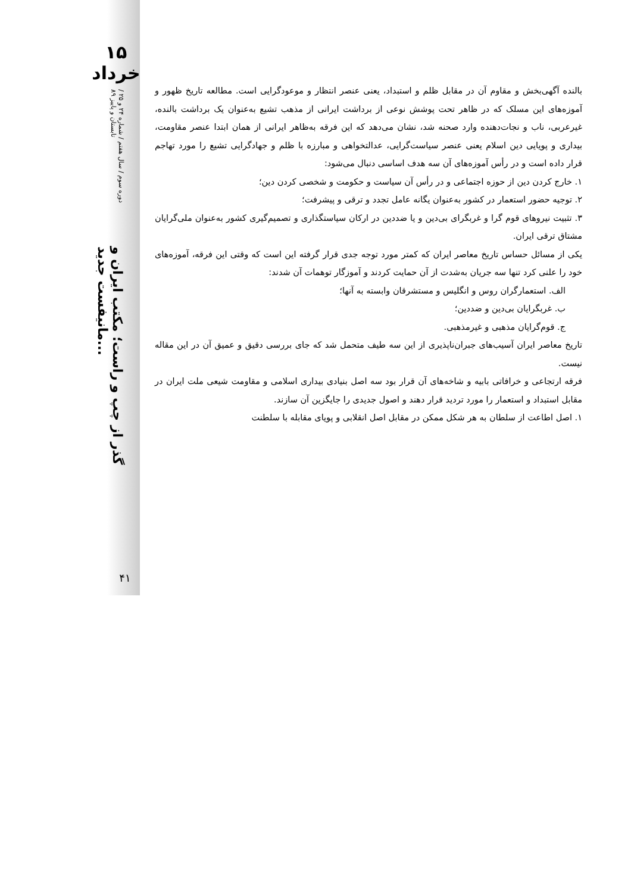۱۵ خرداد
دوره سوم / سال هفتم / شماره ۲۴ و ۲۵ / تابستان و پاییز ۸۹ گذر از چپ و راست؛ مکتب ایران و مانیفست جدید...
۴۱
بالنده آگهی‌بخش و مقاوم آن در مقابل ظلم و استبداد، یعنی عنصر انتظار و موعودگرایی است. مطالعه تاریخ ظهور و آموزه‌های این مسلک که در ظاهر تحت پوشش نوعی از برداشت ایرانی از مذهب تشیع به‌عنوان یک برداشت بالنده، غیرعربی، ناب و نجات‌دهنده وارد صحنه شد، نشان می‌دهد که این فرقه به‌ظاهر ایرانی از همان ابتدا عنصر مقاومت، بیداری و پویایی دین اسلام یعنی عنصر سیاست‌گرایی، عدالتخواهی و مبارزه با ظلم و جهادگرایی تشیع را مورد تهاجم قرار داده است و در رأس آموزه‌های آن سه هدف اساسی دنبال می‌شود:
۱. خارج کردن دین از حوزه اجتماعی و در رأس آن سیاست و حکومت و شخصی کردن دین؛
۲. توجیه حضور استعمار در کشور به‌عنوان یگانه عامل تجدد و ترقی و پیشرفت؛
۳. تثبیت نیروهای قوم گرا و غربگرای بی‌دین و یا ضددین در ارکان سیاستگذاری و تصمیم‌گیری کشور به‌عنوان ملی‌گرایان مشتاق ترقی ایران.
یکی از مسائل حساس تاریخ معاصر ایران که کمتر مورد توجه جدی قرار گرفته این است که وقتی این فرقه، آموزه‌های خود را علنی کرد تنها سه جریان به‌شدت از آن حمایت کردند و آموزگار توهمات آن شدند:
الف. استعمارگران روس و انگلیس و مستشرقان وابسته به آنها؛
ب. غربگرایان بی‌دین و ضددین؛
ج. قوم‌گرایان مذهبی و غیرمذهبی.
تاریخ معاصر ایران آسیب‌های جبران‌ناپذیری از این سه طیف متحمل شد که جای بررسی دقیق و عمیق آن در این مقاله نیست.
فرقه ارتجاعی و خرافاتی بابیه و شاخه‌های آن قرار بود سه اصل بنیادی بیداری اسلامی و مقاومت شیعی ملت ایران در مقابل استبداد و استعمار را مورد تردید قرار دهند و اصول جدیدی را جایگزین آن سازند.
۱. اصل اطاعت از سلطان به هر شکل ممکن در مقابل اصل انقلابی و پویای مقابله با سلطنت